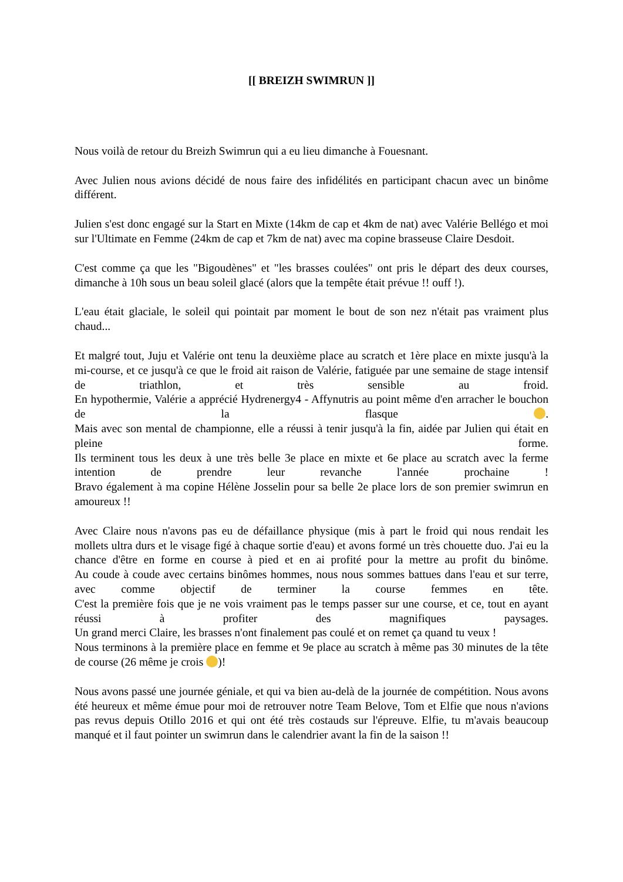[[ BREIZH SWIMRUN ]]
Nous voilà de retour du Breizh Swimrun qui a eu lieu dimanche à Fouesnant.
Avec Julien nous avions décidé de nous faire des infidélités en participant chacun avec un binôme différent.
Julien s'est donc engagé sur la Start en Mixte (14km de cap et 4km de nat) avec Valérie Bellégo et moi sur l'Ultimate en Femme (24km de cap et 7km de nat) avec ma copine brasseuse Claire Desdoit.
C'est comme ça que les "Bigoudènes" et "les brasses coulées" ont pris le départ des deux courses, dimanche à 10h sous un beau soleil glacé (alors que la tempête était prévue !! ouff !).
L'eau était glaciale, le soleil qui pointait par moment le bout de son nez n'était pas vraiment plus chaud...
Et malgré tout, Juju et Valérie ont tenu la deuxième place au scratch et 1ère place en mixte jusqu'à la mi-course, et ce jusqu'à ce que le froid ait raison de Valérie, fatiguée par une semaine de stage intensif de triathlon, et très sensible au froid.
En hypothermie, Valérie a apprécié Hydrenergy4 - Affynutris au point même d'en arracher le bouchon de la flasque .
Mais avec son mental de championne, elle a réussi à tenir jusqu'à la fin, aidée par Julien qui était en pleine forme.
Ils terminent tous les deux à une très belle 3e place en mixte et 6e place au scratch avec la ferme intention de prendre leur revanche l'année prochaine !
Bravo également à ma copine Hélène Josselin pour sa belle 2e place lors de son premier swimrun en amoureux !!
Avec Claire nous n'avons pas eu de défaillance physique (mis à part le froid qui nous rendait les mollets ultra durs et le visage figé à chaque sortie d'eau) et avons formé un très chouette duo. J'ai eu la chance d'être en forme en course à pied et en ai profité pour la mettre au profit du binôme.
Au coude à coude avec certains binômes hommes, nous nous sommes battues dans l'eau et sur terre, avec comme objectif de terminer la course femmes en tête.
C'est la première fois que je ne vois vraiment pas le temps passer sur une course, et ce, tout en ayant réussi à profiter des magnifiques paysages.
Un grand merci Claire, les brasses n'ont finalement pas coulé et on remet ça quand tu veux !
Nous terminons à la première place en femme et 9e place au scratch à même pas 30 minutes de la tête de course (26 même je crois )!
Nous avons passé une journée géniale, et qui va bien au-delà de la journée de compétition. Nous avons été heureux et même émue pour moi de retrouver notre Team Belove, Tom et Elfie que nous n'avions pas revus depuis Otillo 2016 et qui ont été très costauds sur l'épreuve. Elfie, tu m'avais beaucoup manqué et il faut pointer un swimrun dans le calendrier avant la fin de la saison !!